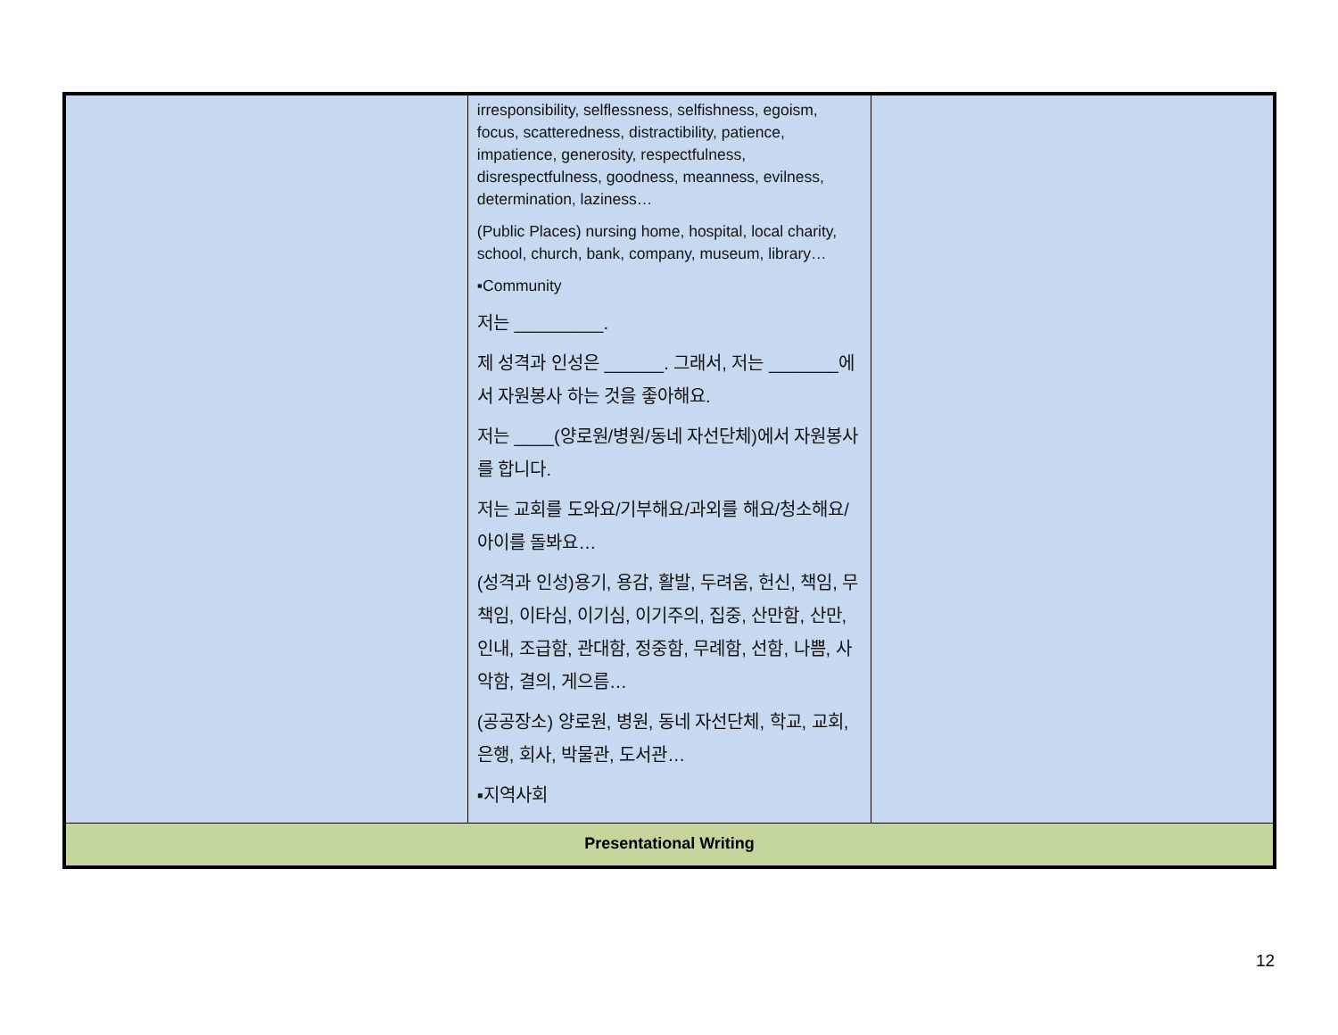| | irresponsibility, selflessness, selfishness, egoism, focus, scatteredness, distractibility, patience, impatience, generosity, respectfulness, disrespectfulness, goodness, meanness, evilness, determination, laziness… (Public Places) nursing home, hospital, local charity, school, church, bank, company, museum, library… ▪Community 저는 _________. 제 성격과 인성은 ______. 그래서, 저는 _______에서 자원봉사 하는 것을 좋아해요. 저는 ____(양로원/병원/동네 자선단체)에서 자원봉사를 합니다. 저는 교회를 도와요/기부해요/과외를 해요/청소해요/아이를 돌봐요… (성격과 인성)용기, 용감, 활발, 두려움, 헌신, 책임, 무책임, 이타심, 이기심, 이기주의, 집중, 산만함, 산만, 인내, 조급함, 관대함, 정중함, 무례함, 선함, 나쁨, 사악함, 결의, 게으름… (공공장소) 양로원, 병원, 동네 자선단체, 학교, 교회, 은행, 회사, 박물관, 도서관… ▪지역사회 | |
| Presentational Writing | | |
12